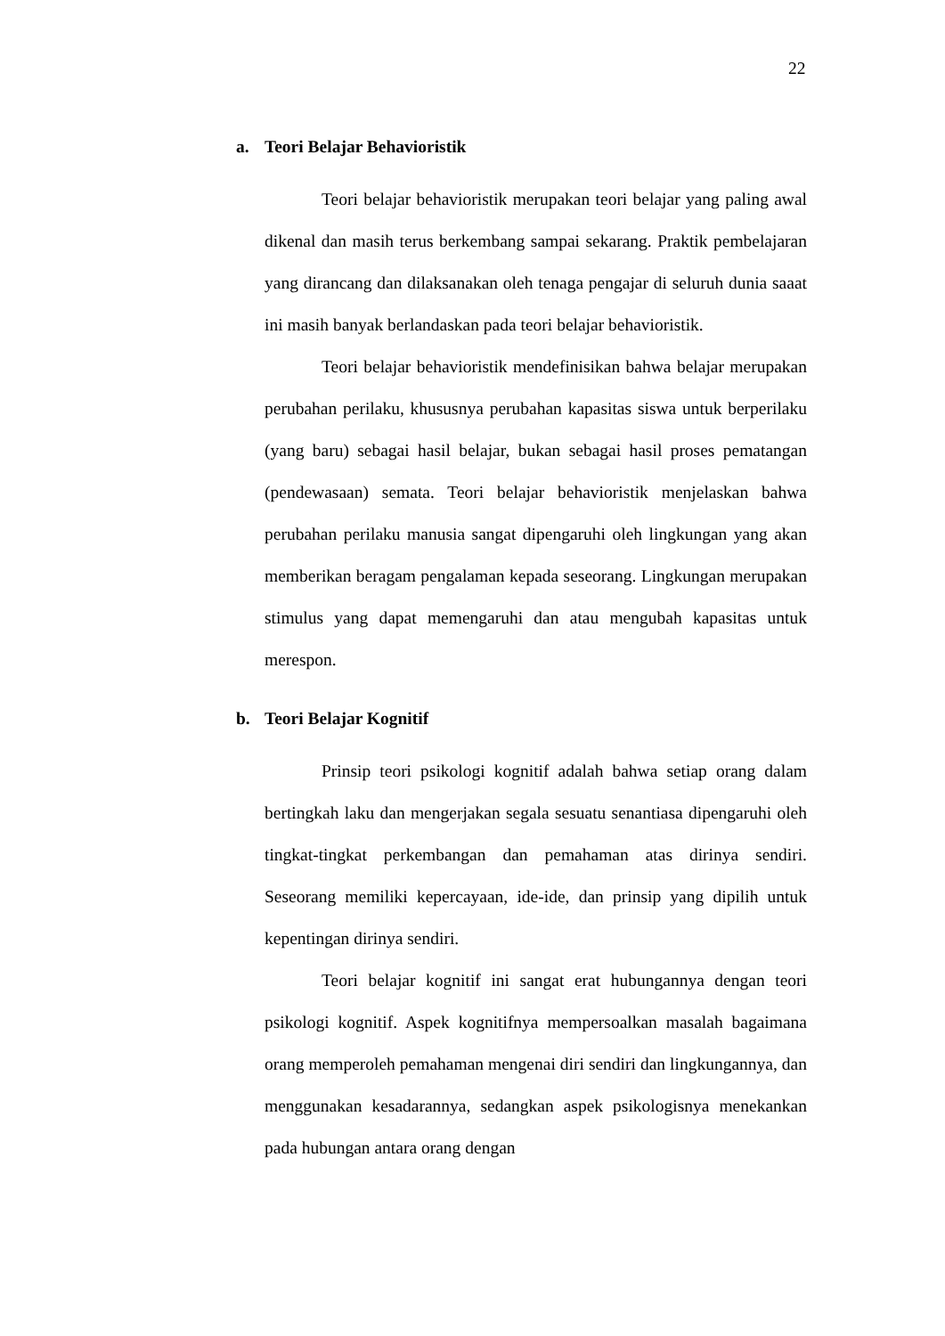22
a. Teori Belajar Behavioristik
Teori belajar behavioristik merupakan teori belajar yang paling awal dikenal dan masih terus berkembang sampai sekarang. Praktik pembelajaran yang dirancang dan dilaksanakan oleh tenaga pengajar di seluruh dunia saaat ini masih banyak berlandaskan pada teori belajar behavioristik.
Teori belajar behavioristik mendefinisikan bahwa belajar merupakan perubahan perilaku, khususnya perubahan kapasitas siswa untuk berperilaku (yang baru) sebagai hasil belajar, bukan sebagai hasil proses pematangan (pendewasaan) semata. Teori belajar behavioristik menjelaskan bahwa perubahan perilaku manusia sangat dipengaruhi oleh lingkungan yang akan memberikan beragam pengalaman kepada seseorang. Lingkungan merupakan stimulus yang dapat memengaruhi dan atau mengubah kapasitas untuk merespon.
b. Teori Belajar Kognitif
Prinsip teori psikologi kognitif adalah bahwa setiap orang dalam bertingkah laku dan mengerjakan segala sesuatu senantiasa dipengaruhi oleh tingkat-tingkat perkembangan dan pemahaman atas dirinya sendiri. Seseorang memiliki kepercayaan, ide-ide, dan prinsip yang dipilih untuk kepentingan dirinya sendiri.
Teori belajar kognitif ini sangat erat hubungannya dengan teori psikologi kognitif. Aspek kognitifnya mempersoalkan masalah bagaimana orang memperoleh pemahaman mengenai diri sendiri dan lingkungannya, dan menggunakan kesadarannya, sedangkan aspek psikologisnya menekankan pada hubungan antara orang dengan